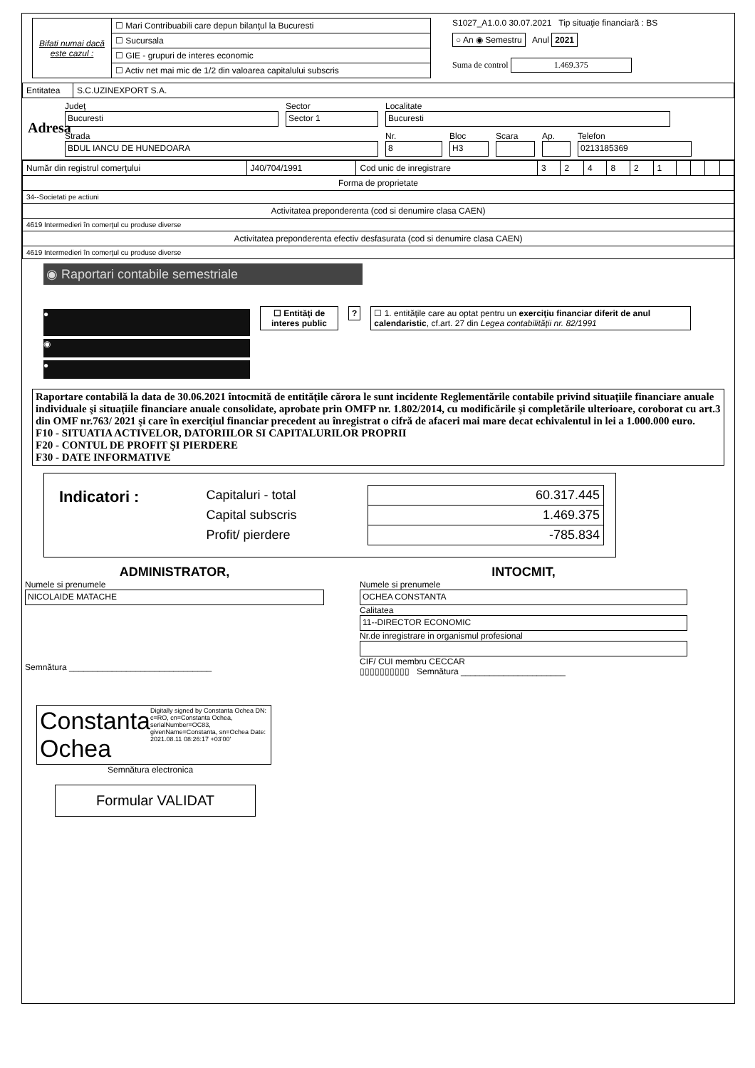| Bifati numai dacă este cazul : | ☐ Mari Contribuabili care depun bilanţul la Bucuresti |
| | ☐ Sucursala |
| | ☐ GIE - grupuri de interes economic |
| | ☐ Activ net mai mic de 1/2 din valoarea capitalului subscris |
S1027_A1.0.0 30.07.2021 Tip situaţie financiară : BS
○ An ◉ Semestru Anul 2021
Suma de control 1.469.375
| Entitatea | S.C.UZINEXPORT S.A. |
Adresa
Judeţ
Bucuresti
Sector
Sector 1
Localitate
Bucuresti
Strada
BDUL IANCU DE HUNEDOARA
Nr.
8
Bloc
H3
Scara Ap. Telefon
0213185369
| Număr din registrul comerţului | J40/704/1991 | Cod unic de inregistrare | 3 | 2 | 4 | 8 | 2 | 1 | | | | |
| Forma de proprietate | | | | | | | | | | | | |
| 34--Societati pe actiuni | | | | | | | | | | | | |
| Activitatea preponderenta (cod si denumire clasa CAEN) | | | | | | | | | | | | |
| 4619 Intermedieri în comerţul cu produse diverse | | | | | | | | | | | | |
| Activitatea preponderenta efectiv desfasurata (cod si denumire clasa CAEN) | | | | | | | | | | | | |
| 4619 Intermedieri în comerţul cu produse diverse | | | | | | | | | | | | |
◉ Raportari contabile semestriale
●
◉
●
☐ Entităţi de interes public
? ☐ 1. entităţile care au optat pentru un exerciţiu financiar diferit de anul calendaristic, cf.art. 27 din Legea contabilităţii nr. 82/1991
Raportare contabilă la data de 30.06.2021 întocmită de entităţile cărora le sunt incidente Reglementările contabile privind situaţiile financiare anuale individuale şi situaţiile financiare anuale consolidate, aprobate prin OMFP nr. 1.802/2014, cu modificările şi completările ulterioare, coroborat cu art.3 din OMF nr.763/ 2021 şi care în exerciţiul financiar precedent au înregistrat o cifră de afaceri mai mare decat echivalentul in lei a 1.000.000 euro.
F10 - SITUATIA ACTIVELOR, DATORIILOR SI CAPITALURILOR PROPRII
F20 - CONTUL DE PROFIT ŞI PIERDERE
F30 - DATE INFORMATIVE
| Indicatori : | Capitaluri - total | 60.317.445 |
| | Capital subscris | 1.469.375 |
| | Profit/ pierdere | -785.834 |
ADMINISTRATOR,
Numele si prenumele
NICOLAIDE MATACHE
Semnătura ______________________________
INTOCMIT,
Numele si prenumele
OCHEA CONSTANTA
Calitatea
11--DIRECTOR ECONOMIC
Nr.de inregistrare in organismul profesional
CIF/ CUI membru CECCAR
▯▯▯▯▯▯▯▯▯▯ Semnătura ______________________
Constanta Ochea
Digitally signed by Constanta Ochea DN: c=RO, cn=Constanta Ochea, serialNumber=OC83, givenName=Constanta, sn=Ochea Date: 2021.08.11 08:26:17 +03'00'
Semnătura electronica
Formular VALIDAT